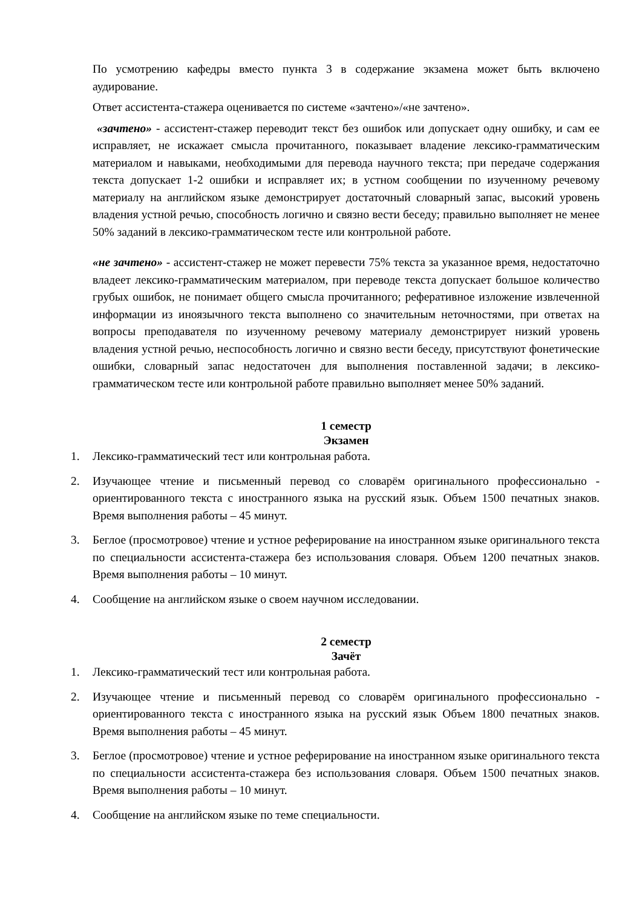По усмотрению кафедры вместо пункта 3 в содержание экзамена может быть включено аудирование.
Ответ ассистента-стажера оценивается по системе «зачтено»/«не зачтено».
«зачтено» - ассистент-стажер переводит текст без ошибок или допускает одну ошибку, и сам ее исправляет, не искажает смысла прочитанного, показывает владение лексико-грамматическим материалом и навыками, необходимыми для перевода научного текста; при передаче содержания текста допускает 1-2 ошибки и исправляет их; в устном сообщении по изученному речевому материалу на английском языке демонстрирует достаточный словарный запас, высокий уровень владения устной речью, способность логично и связно вести беседу; правильно выполняет не менее 50% заданий в лексико-грамматическом тесте или контрольной работе.
«не зачтено» - ассистент-стажер не может перевести 75% текста за указанное время, недостаточно владеет лексико-грамматическим материалом, при переводе текста допускает большое количество грубых ошибок, не понимает общего смысла прочитанного; реферативное изложение извлеченной информации из иноязычного текста выполнено со значительным неточностями, при ответах на вопросы преподавателя по изученному речевому материалу демонстрирует низкий уровень владения устной речью, неспособность логично и связно вести беседу, присутствуют фонетические ошибки, словарный запас недостаточен для выполнения поставленной задачи; в лексико-грамматическом тесте или контрольной работе правильно выполняет менее 50% заданий.
1 семестр
Экзамен
1. Лексико-грамматический тест или контрольная работа.
2. Изучающее чтение и письменный перевод со словарём оригинального профессионально - ориентированного текста с иностранного языка на русский язык. Объем 1500 печатных знаков. Время выполнения работы – 45 минут.
3. Беглое (просмотровое) чтение и устное реферирование на иностранном языке оригинального текста по специальности ассистента-стажера без использования словаря. Объем 1200 печатных знаков. Время выполнения работы – 10 минут.
4. Сообщение на английском языке о своем научном исследовании.
2 семестр
Зачёт
1. Лексико-грамматический тест или контрольная работа.
2. Изучающее чтение и письменный перевод со словарём оригинального профессионально - ориентированного текста с иностранного языка на русский язык Объем 1800 печатных знаков. Время выполнения работы – 45 минут.
3. Беглое (просмотровое) чтение и устное реферирование на иностранном языке оригинального текста по специальности ассистента-стажера без использования словаря. Объем 1500 печатных знаков. Время выполнения работы – 10 минут.
4. Сообщение на английском языке по теме специальности.